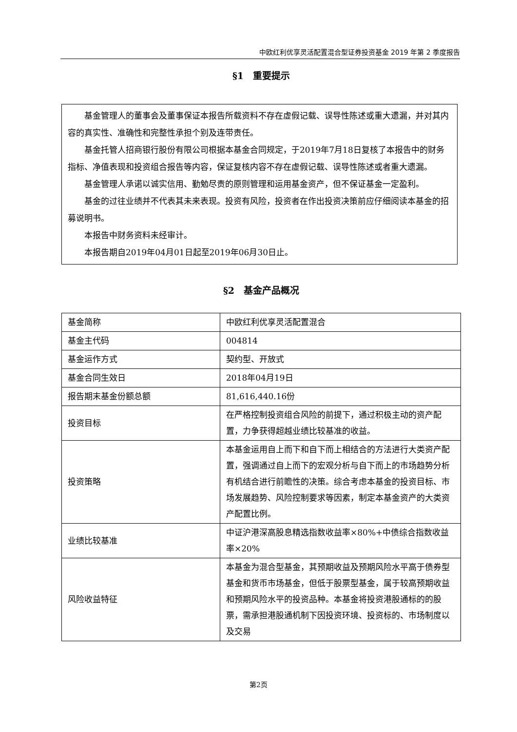中欧红利优享灵活配置混合型证券投资基金 2019 年第 2 季度报告
§1　重要提示
基金管理人的董事会及董事保证本报告所载资料不存在虚假记载、误导性陈述或重大遗漏，并对其内容的真实性、准确性和完整性承担个别及连带责任。
基金托管人招商银行股份有限公司根据本基金合同规定，于2019年7月18日复核了本报告中的财务指标、净值表现和投资组合报告等内容，保证复核内容不存在虚假记载、误导性陈述或者重大遗漏。
基金管理人承诺以诚实信用、勤勉尽责的原则管理和运用基金资产，但不保证基金一定盈利。
基金的过往业绩并不代表其未来表现。投资有风险，投资者在作出投资决策前应仔细阅读本基金的招募说明书。
本报告中财务资料未经审计。
本报告期自2019年04月01日起至2019年06月30日止。
§2　基金产品概况
| 基金简称 | 中欧红利优享灵活配置混合 |
| 基金主代码 | 004814 |
| 基金运作方式 | 契约型、开放式 |
| 基金合同生效日 | 2018年04月19日 |
| 报告期末基金份额总额 | 81,616,440.16份 |
| 投资目标 | 在严格控制投资组合风险的前提下，通过积极主动的资产配置，力争获得超越业绩比较基准的收益。 |
| 投资策略 | 本基金运用自上而下和自下而上相结合的方法进行大类资产配置，强调通过自上而下的宏观分析与自下而上的市场趋势分析有机结合进行前瞻性的决策。综合考虑本基金的投资目标、市场发展趋势、风险控制要求等因素，制定本基金资产的大类资产配置比例。 |
| 业绩比较基准 | 中证沪港深高股息精选指数收益率×80%+中债综合指数收益率×20% |
| 风险收益特征 | 本基金为混合型基金，其预期收益及预期风险水平高于债券型基金和货币市场基金，但低于股票型基金，属于较高预期收益和预期风险水平的投资品种。本基金将投资港股通标的的股票，需承担港股通机制下因投资环境、投资标的、市场制度以及交易 |
第2页